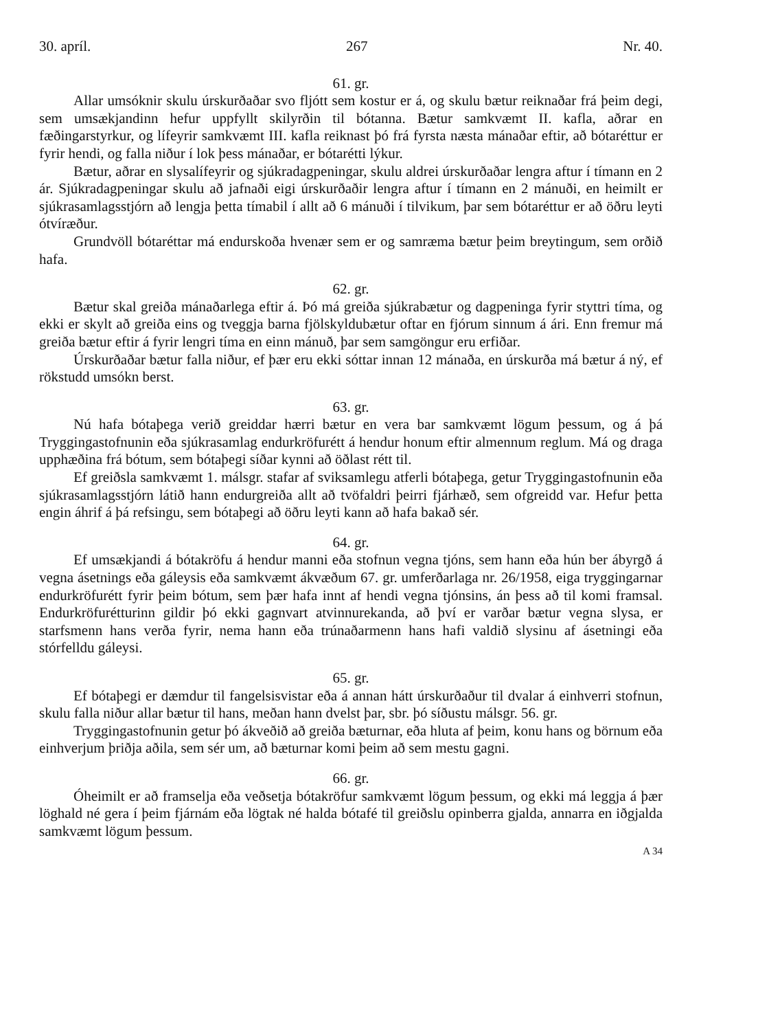30. apríl. 267 Nr. 40.
61. gr.
Allar umsóknir skulu úrskurðaðar svo fljótt sem kostur er á, og skulu bætur reiknaðar frá þeim degi, sem umsækjandinn hefur uppfyllt skilyrðin til bótanna. Bætur samkvæmt II. kafla, aðrar en fæðingarstyrkur, og lífeyrir samkvæmt III. kafla reiknast þó frá fyrsta næsta mánaðar eftir, að bótaréttur er fyrir hendi, og falla niður í lok þess mánaðar, er bótarétti lýkur.
Bætur, aðrar en slysalífeyrir og sjúkradagpeningar, skulu aldrei úrskurðaðar lengra aftur í tímann en 2 ár. Sjúkradagpeningar skulu að jafnaði eigi úrskurðaðir lengra aftur í tímann en 2 mánuði, en heimilt er sjúkrasamlagsstjórn að lengja þetta tímabil í allt að 6 mánuði í tilvikum, þar sem bótaréttur er að öðru leyti ótvíræður.
Grundvöll bótaréttar má endurskoða hvenær sem er og samræma bætur þeim breytingum, sem orðið hafa.
62. gr.
Bætur skal greiða mánaðarlega eftir á. Þó má greiða sjúkrabætur og dagpeninga fyrir styttri tíma, og ekki er skylt að greiða eins og tveggja barna fjölskyldubætur oftar en fjórum sinnum á ári. Enn fremur má greiða bætur eftir á fyrir lengri tíma en einn mánuð, þar sem samgöngur eru erfiðar.
Úrskurðaðar bætur falla niður, ef þær eru ekki sóttar innan 12 mánaða, en úrskurða má bætur á ný, ef rökstudd umsókn berst.
63. gr.
Nú hafa bótaþega verið greiddar hærri bætur en vera bar samkvæmt lögum þessum, og á þá Tryggingastofnunin eða sjúkrasamlag endurkröfurétt á hendur honum eftir almennum reglum. Má og draga upphæðina frá bótum, sem bótaþegi síðar kynni að öðlast rétt til.
Ef greiðsla samkvæmt 1. málsgr. stafar af sviksamlegu atferli bótaþega, getur Tryggingastofnunin eða sjúkrasamlagsstjórn látið hann endurgreiða allt að tvöfaldri þeirri fjárhæð, sem ofgreidd var. Hefur þetta engin áhrif á þá refsingu, sem bótaþegi að öðru leyti kann að hafa bakað sér.
64. gr.
Ef umsækjandi á bótakröfu á hendur manni eða stofnun vegna tjóns, sem hann eða hún ber ábyrgð á vegna ásetnings eða gáleysis eða samkvæmt ákvæðum 67. gr. umferðarlaga nr. 26/1958, eiga tryggingarnar endurkröfurétt fyrir þeim bótum, sem þær hafa innt af hendi vegna tjónsins, án þess að til komi framsal. Endurkröfurétturinn gildir þó ekki gagnvart atvinnurekanda, að því er varðar bætur vegna slysa, er starfsmenn hans verða fyrir, nema hann eða trúnaðarmenn hans hafi valdið slysinu af ásetningi eða stórfelldu gáleysi.
65. gr.
Ef bótaþegi er dæmdur til fangelsisvistar eða á annan hátt úrskurðaður til dvalar á einhverri stofnun, skulu falla niður allar bætur til hans, meðan hann dvelst þar, sbr. þó síðustu málsgr. 56. gr.
Tryggingastofnunin getur þó ákveðið að greiða bæturnar, eða hluta af þeim, konu hans og börnum eða einhverjum þriðja aðila, sem sér um, að bæturnar komi þeim að sem mestu gagni.
66. gr.
Óheimilt er að framselja eða veðsetja bótakröfur samkvæmt lögum þessum, og ekki má leggja á þær löghald né gera í þeim fjárnám eða lögtak né halda bótafé til greiðslu opinberra gjalda, annarra en iðgjalda samkvæmt lögum þessum.
A 34